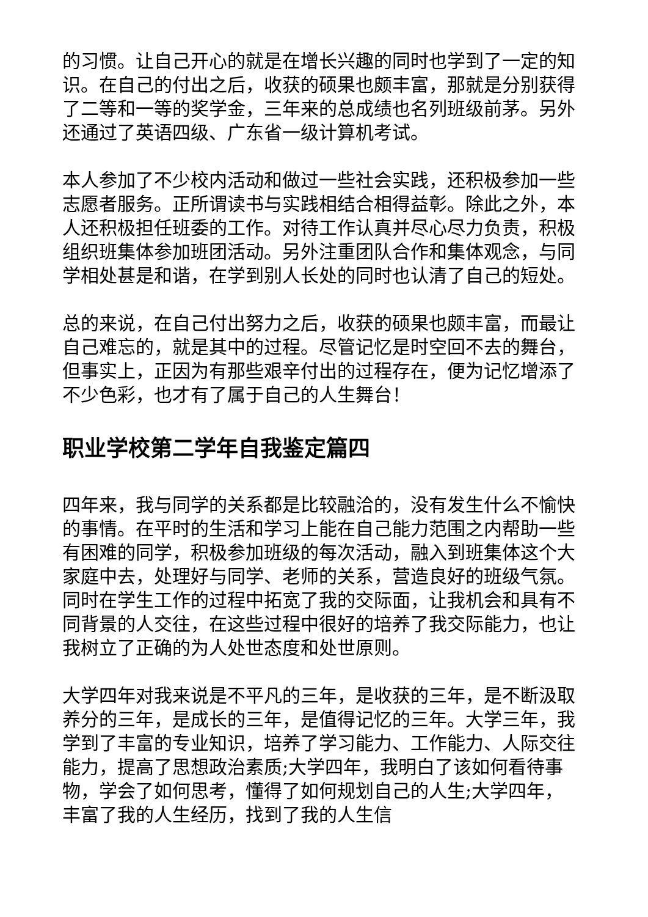的习惯。让自己开心的就是在增长兴趣的同时也学到了一定的知识。在自己的付出之后，收获的硕果也颇丰富，那就是分别获得了二等和一等的奖学金，三年来的总成绩也名列班级前茅。另外还通过了英语四级、广东省一级计算机考试。
本人参加了不少校内活动和做过一些社会实践，还积极参加一些志愿者服务。正所谓读书与实践相结合相得益彰。除此之外，本人还积极担任班委的工作。对待工作认真并尽心尽力负责，积极组织班集体参加班团活动。另外注重团队合作和集体观念，与同学相处甚是和谐，在学到别人长处的同时也认清了自己的短处。
总的来说，在自己付出努力之后，收获的硕果也颇丰富，而最让自己难忘的，就是其中的过程。尽管记忆是时空回不去的舞台，但事实上，正因为有那些艰辛付出的过程存在，便为记忆增添了不少色彩，也才有了属于自己的人生舞台！
职业学校第二学年自我鉴定篇四
四年来，我与同学的关系都是比较融洽的，没有发生什么不愉快的事情。在平时的生活和学习上能在自己能力范围之内帮助一些有困难的同学，积极参加班级的每次活动，融入到班集体这个大家庭中去，处理好与同学、老师的关系，营造良好的班级气氛。同时在学生工作的过程中拓宽了我的交际面，让我机会和具有不同背景的人交往，在这些过程中很好的培养了我交际能力，也让我树立了正确的为人处世态度和处世原则。
大学四年对我来说是不平凡的三年，是收获的三年，是不断汲取养分的三年，是成长的三年，是值得记忆的三年。大学三年，我学到了丰富的专业知识，培养了学习能力、工作能力、人际交往能力，提高了思想政治素质;大学四年，我明白了该如何看待事物，学会了如何思考，懂得了如何规划自己的人生;大学四年，丰富了我的人生经历，找到了我的人生信